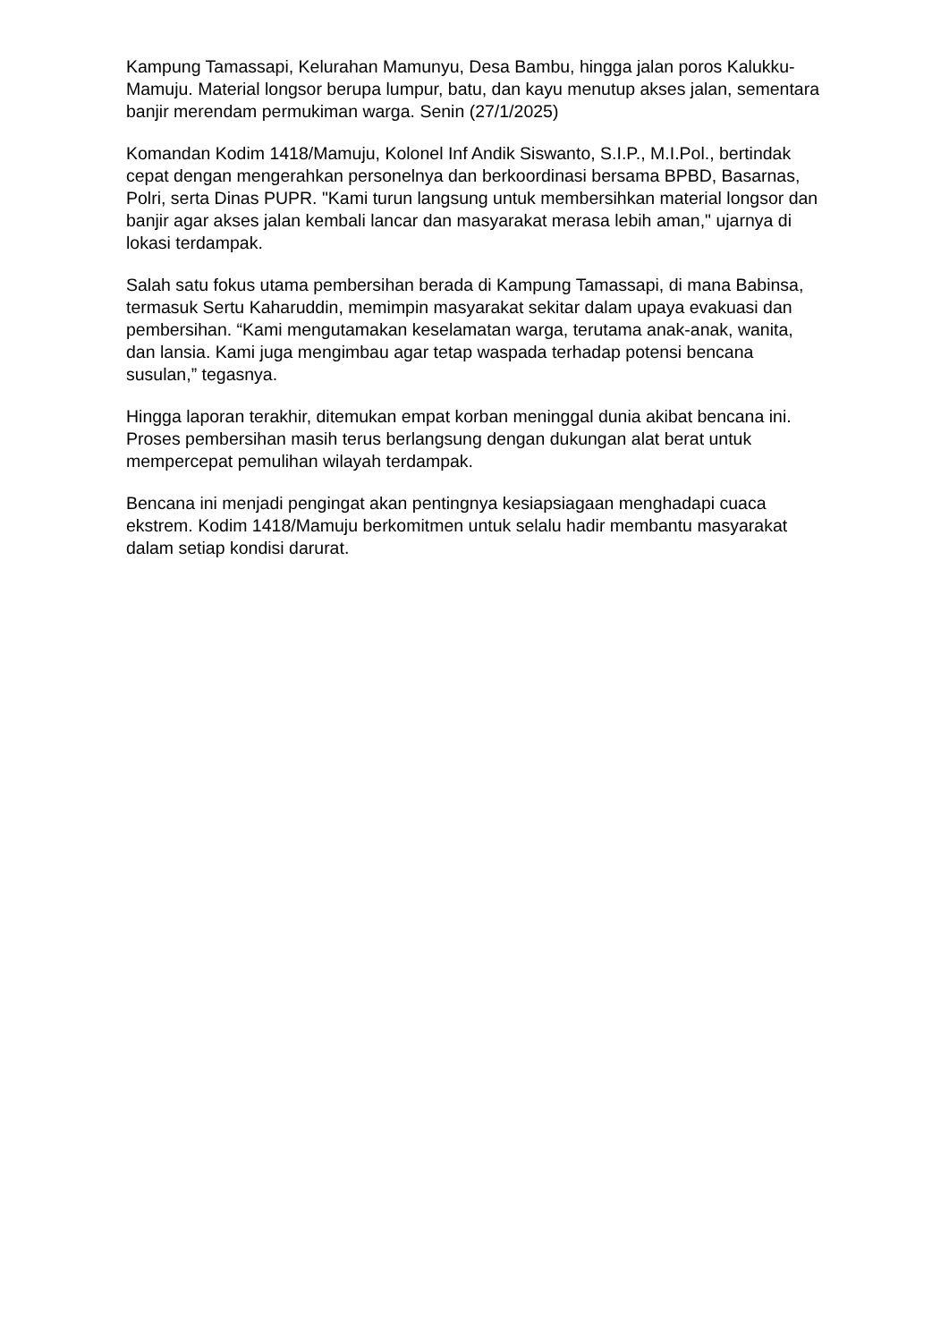Kampung Tamassapi, Kelurahan Mamunyu, Desa Bambu, hingga jalan poros Kalukku-Mamuju. Material longsor berupa lumpur, batu, dan kayu menutup akses jalan, sementara banjir merendam permukiman warga. Senin (27/1/2025)
Komandan Kodim 1418/Mamuju, Kolonel Inf Andik Siswanto, S.I.P., M.I.Pol., bertindak cepat dengan mengerahkan personelnya dan berkoordinasi bersama BPBD, Basarnas, Polri, serta Dinas PUPR. "Kami turun langsung untuk membersihkan material longsor dan banjir agar akses jalan kembali lancar dan masyarakat merasa lebih aman," ujarnya di lokasi terdampak.
Salah satu fokus utama pembersihan berada di Kampung Tamassapi, di mana Babinsa, termasuk Sertu Kaharuddin, memimpin masyarakat sekitar dalam upaya evakuasi dan pembersihan. “Kami mengutamakan keselamatan warga, terutama anak-anak, wanita, dan lansia. Kami juga mengimbau agar tetap waspada terhadap potensi bencana susulan,” tegasnya.
Hingga laporan terakhir, ditemukan empat korban meninggal dunia akibat bencana ini. Proses pembersihan masih terus berlangsung dengan dukungan alat berat untuk mempercepat pemulihan wilayah terdampak.
Bencana ini menjadi pengingat akan pentingnya kesiapsiagaan menghadapi cuaca ekstrem. Kodim 1418/Mamuju berkomitmen untuk selalu hadir membantu masyarakat dalam setiap kondisi darurat.